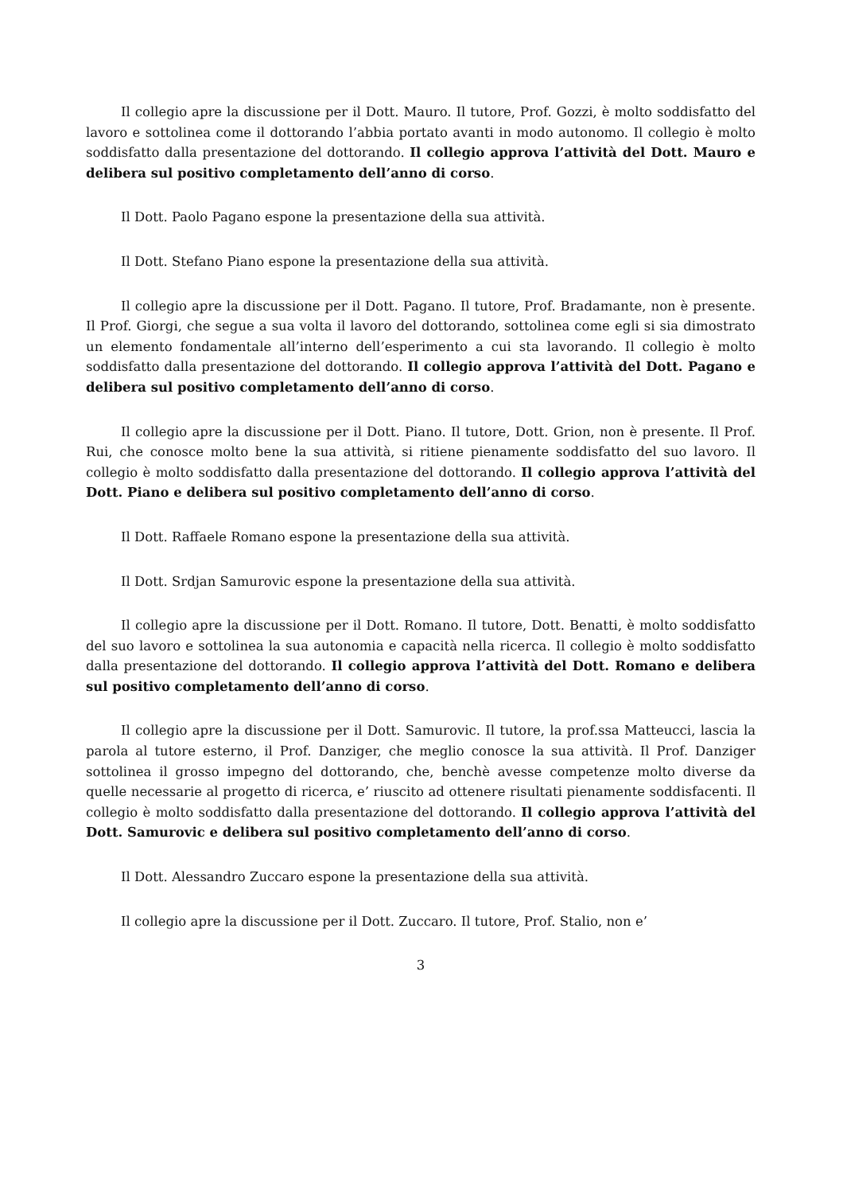Il collegio apre la discussione per il Dott. Mauro. Il tutore, Prof. Gozzi, è molto soddisfatto del lavoro e sottolinea come il dottorando l’abbia portato avanti in modo autonomo. Il collegio è molto soddisfatto dalla presentazione del dottorando. Il collegio approva l’attività del Dott. Mauro e delibera sul positivo completamento dell’anno di corso.
Il Dott. Paolo Pagano espone la presentazione della sua attività.
Il Dott. Stefano Piano espone la presentazione della sua attività.
Il collegio apre la discussione per il Dott. Pagano. Il tutore, Prof. Bradamante, non è presente. Il Prof. Giorgi, che segue a sua volta il lavoro del dottorando, sottolinea come egli si sia dimostrato un elemento fondamentale all’interno dell’esperimento a cui sta lavorando. Il collegio è molto soddisfatto dalla presentazione del dottorando. Il collegio approva l’attività del Dott. Pagano e delibera sul positivo completamento dell’anno di corso.
Il collegio apre la discussione per il Dott. Piano. Il tutore, Dott. Grion, non è presente. Il Prof. Rui, che conosce molto bene la sua attività, si ritiene pienamente soddisfatto del suo lavoro. Il collegio è molto soddisfatto dalla presentazione del dottorando. Il collegio approva l’attività del Dott. Piano e delibera sul positivo completamento dell’anno di corso.
Il Dott. Raffaele Romano espone la presentazione della sua attività.
Il Dott. Srdjan Samurovic espone la presentazione della sua attività.
Il collegio apre la discussione per il Dott. Romano. Il tutore, Dott. Benatti, è molto soddisfatto del suo lavoro e sottolinea la sua autonomia e capacità nella ricerca. Il collegio è molto soddisfatto dalla presentazione del dottorando. Il collegio approva l’attività del Dott. Romano e delibera sul positivo completamento dell’anno di corso.
Il collegio apre la discussione per il Dott. Samurovic. Il tutore, la prof.ssa Matteucci, lascia la parola al tutore esterno, il Prof. Danziger, che meglio conosce la sua attività. Il Prof. Danziger sottolinea il grosso impegno del dottorando, che, benchè avesse competenze molto diverse da quelle necessarie al progetto di ricerca, e’ riuscito ad ottenere risultati pienamente soddisfacenti. Il collegio è molto soddisfatto dalla presentazione del dottorando. Il collegio approva l’attività del Dott. Samurovic e delibera sul positivo completamento dell’anno di corso.
Il Dott. Alessandro Zuccaro espone la presentazione della sua attività.
Il collegio apre la discussione per il Dott. Zuccaro. Il tutore, Prof. Stalio, non e’
3